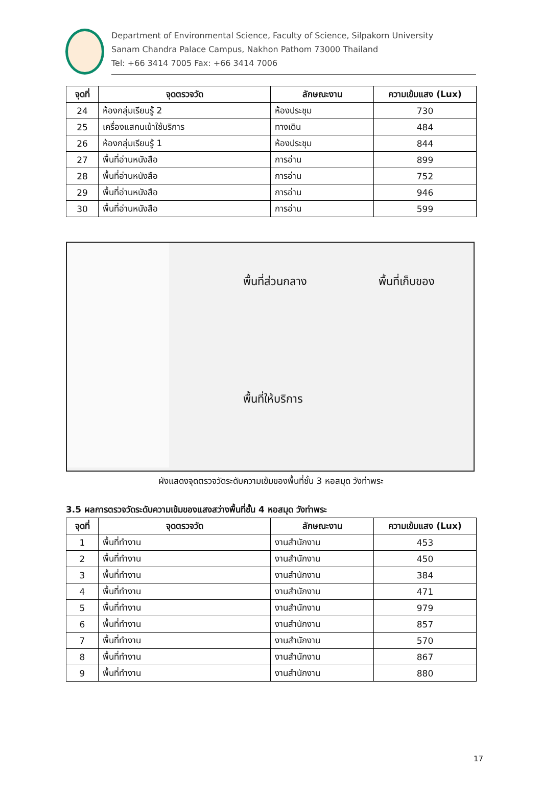Department of Environmental Science, Faculty of Science, Silpakorn University
Sanam Chandra Palace Campus, Nakhon Pathom 73000 Thailand
Tel: +66 3414 7005 Fax: +66 3414 7006
| จุดที่ | จุดตรวจวัด | ลักษณะงาน | ความเข้มแสง (Lux) |
| --- | --- | --- | --- |
| 24 | ห้องกลุ่มเรียนรู้ 2 | ห้องประชุม | 730 |
| 25 | เครื่องแสกนเข้าใช้บริการ | ทางเดิน | 484 |
| 26 | ห้องกลุ่มเรียนรู้ 1 | ห้องประชุม | 844 |
| 27 | พื้นที่อ่านหนังสือ | การอ่าน | 899 |
| 28 | พื้นที่อ่านหนังสือ | การอ่าน | 752 |
| 29 | พื้นที่อ่านหนังสือ | การอ่าน | 946 |
| 30 | พื้นที่อ่านหนังสือ | การอ่าน | 599 |
พื้นที่ส่วนกลาง พื้นที่เก็บของ
พื้นที่ให้บริการ
ผังแสดงจุดตรวจวัดระดับความเข้มของพื้นที่ชั้น 3 หอสมุด วังท่าพระ
3.5 ผลการตรวจวัดระดับความเข้มของแสงสว่างพื้นที่ชั้น 4 หอสมุด วังท่าพระ
| จุดที่ | จุดตรวจวัด | ลักษณะงาน | ความเข้มแสง (Lux) |
| --- | --- | --- | --- |
| 1 | พื้นที่ทำงาน | งานสำนักงาน | 453 |
| 2 | พื้นที่ทำงาน | งานสำนักงาน | 450 |
| 3 | พื้นที่ทำงาน | งานสำนักงาน | 384 |
| 4 | พื้นที่ทำงาน | งานสำนักงาน | 471 |
| 5 | พื้นที่ทำงาน | งานสำนักงาน | 979 |
| 6 | พื้นที่ทำงาน | งานสำนักงาน | 857 |
| 7 | พื้นที่ทำงาน | งานสำนักงาน | 570 |
| 8 | พื้นที่ทำงาน | งานสำนักงาน | 867 |
| 9 | พื้นที่ทำงาน | งานสำนักงาน | 880 |
17